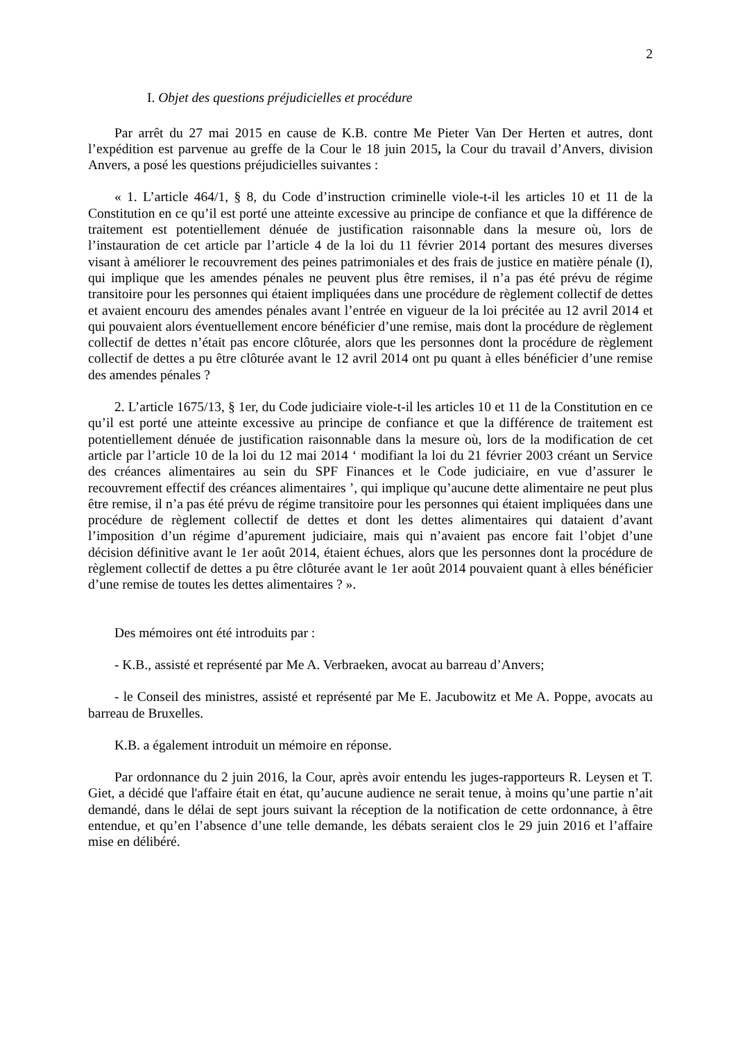2
I. Objet des questions préjudicielles et procédure
Par arrêt du 27 mai 2015 en cause de K.B. contre Me Pieter Van Der Herten et autres, dont l’expédition est parvenue au greffe de la Cour le 18 juin 2015, la Cour du travail d’Anvers, division Anvers, a posé les questions préjudicielles suivantes :
« 1. L’article 464/1, § 8, du Code d’instruction criminelle viole-t-il les articles 10 et 11 de la Constitution en ce qu’il est porté une atteinte excessive au principe de confiance et que la différence de traitement est potentiellement dénuée de justification raisonnable dans la mesure où, lors de l’instauration de cet article par l’article 4 de la loi du 11 février 2014 portant des mesures diverses visant à améliorer le recouvrement des peines patrimoniales et des frais de justice en matière pénale (I), qui implique que les amendes pénales ne peuvent plus être remises, il n’a pas été prévu de régime transitoire pour les personnes qui étaient impliquées dans une procédure de règlement collectif de dettes et avaient encouru des amendes pénales avant l’entrée en vigueur de la loi précitée au 12 avril 2014 et qui pouvaient alors éventuellement encore bénéficier d’une remise, mais dont la procédure de règlement collectif de dettes n’était pas encore clôturée, alors que les personnes dont la procédure de règlement collectif de dettes a pu être clôturée avant le 12 avril 2014 ont pu quant à elles bénéficier d’une remise des amendes pénales ?
2. L’article 1675/13, § 1er, du Code judiciaire viole-t-il les articles 10 et 11 de la Constitution en ce qu’il est porté une atteinte excessive au principe de confiance et que la différence de traitement est potentiellement dénuée de justification raisonnable dans la mesure où, lors de la modification de cet article par l’article 10 de la loi du 12 mai 2014 ‘ modifiant la loi du 21 février 2003 créant un Service des créances alimentaires au sein du SPF Finances et le Code judiciaire, en vue d’assurer le recouvrement effectif des créances alimentaires ’, qui implique qu’aucune dette alimentaire ne peut plus être remise, il n’a pas été prévu de régime transitoire pour les personnes qui étaient impliquées dans une procédure de règlement collectif de dettes et dont les dettes alimentaires qui dataient d’avant l’imposition d’un régime d’apurement judiciaire, mais qui n’avaient pas encore fait l’objet d’une décision définitive avant le 1er août 2014, étaient échues, alors que les personnes dont la procédure de règlement collectif de dettes a pu être clôturée avant le 1er août 2014 pouvaient quant à elles bénéficier d’une remise de toutes les dettes alimentaires ? ».
Des mémoires ont été introduits par :
- K.B., assisté et représenté par Me A. Verbraeken, avocat au barreau d’Anvers;
- le Conseil des ministres, assisté et représenté par Me E. Jacubowitz et Me A. Poppe, avocats au barreau de Bruxelles.
K.B. a également introduit un mémoire en réponse.
Par ordonnance du 2 juin 2016, la Cour, après avoir entendu les juges-rapporteurs R. Leysen et T. Giet, a décidé que l'affaire était en état, qu’aucune audience ne serait tenue, à moins qu’une partie n’ait demandé, dans le délai de sept jours suivant la réception de la notification de cette ordonnance, à être entendue, et qu’en l’absence d’une telle demande, les débats seraient clos le 29 juin 2016 et l’affaire mise en délibéré.